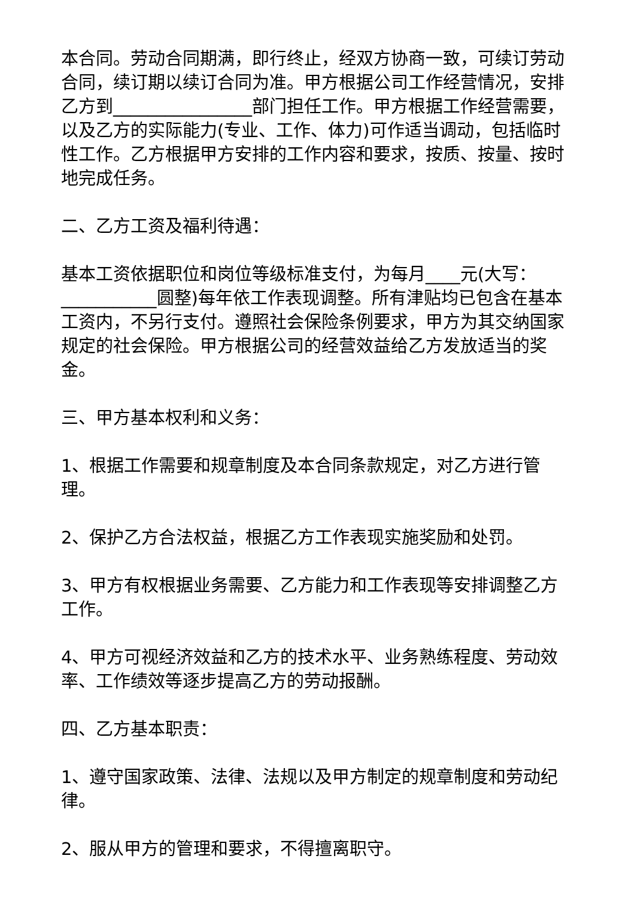本合同。劳动合同期满，即行终止，经双方协商一致，可续订劳动合同，续订期以续订合同为准。甲方根据公司工作经营情况，安排乙方到________________部门担任工作。甲方根据工作经营需要，以及乙方的实际能力(专业、工作、体力)可作适当调动，包括临时性工作。乙方根据甲方安排的工作内容和要求，按质、按量、按时地完成任务。
二、乙方工资及福利待遇：
基本工资依据职位和岗位等级标准支付，为每月____元(大写：___________圆整)每年依工作表现调整。所有津贴均已包含在基本工资内，不另行支付。遵照社会保险条例要求，甲方为其交纳国家规定的社会保险。甲方根据公司的经营效益给乙方发放适当的奖金。
三、甲方基本权利和义务：
1、根据工作需要和规章制度及本合同条款规定，对乙方进行管理。
2、保护乙方合法权益，根据乙方工作表现实施奖励和处罚。
3、甲方有权根据业务需要、乙方能力和工作表现等安排调整乙方工作。
4、甲方可视经济效益和乙方的技术水平、业务熟练程度、劳动效率、工作绩效等逐步提高乙方的劳动报酬。
四、乙方基本职责：
1、遵守国家政策、法律、法规以及甲方制定的规章制度和劳动纪律。
2、服从甲方的管理和要求，不得擅离职守。